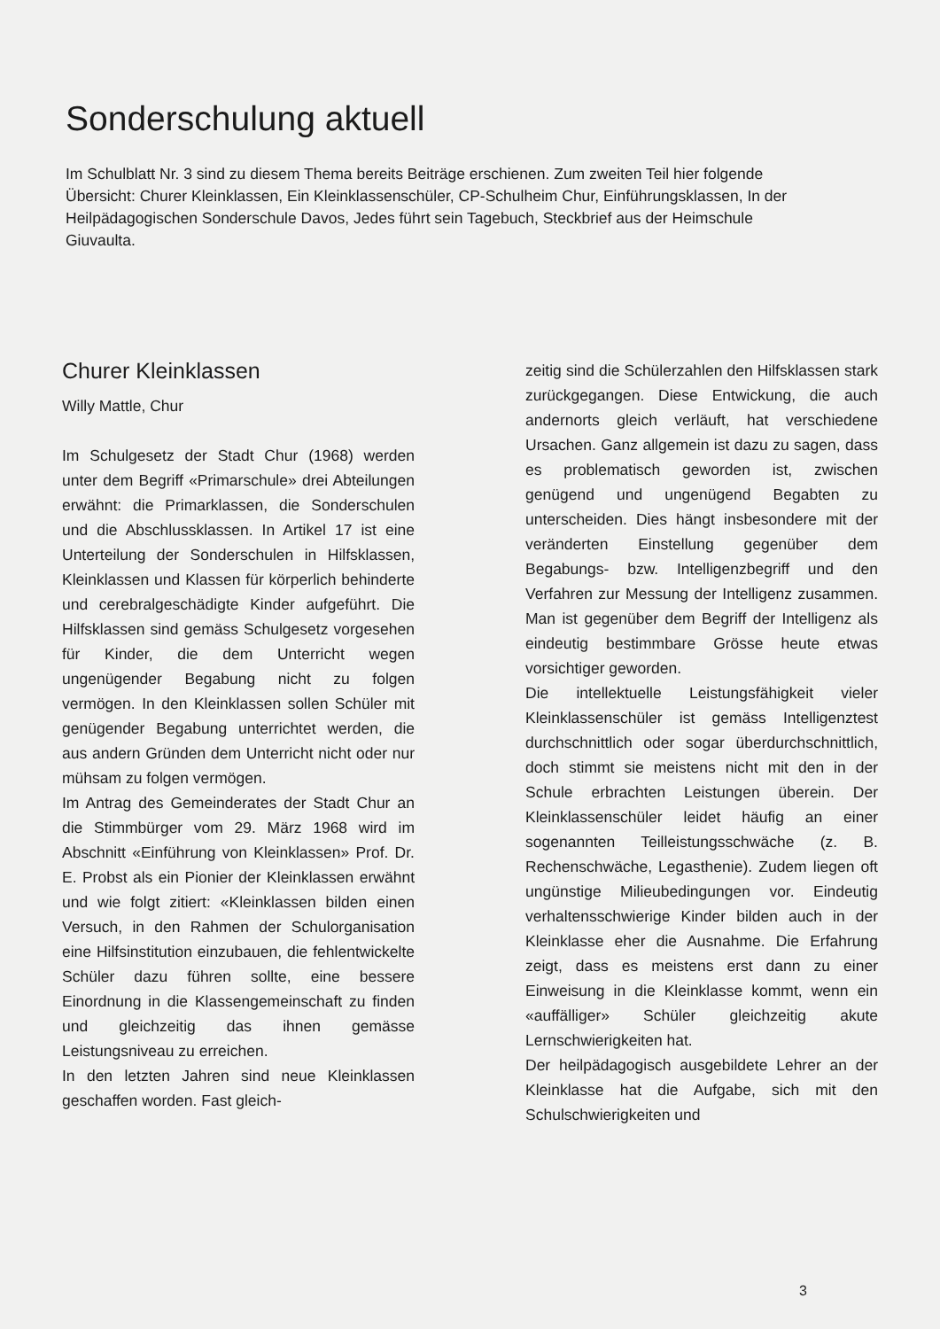Sonderschulung aktuell
Im Schulblatt Nr. 3 sind zu diesem Thema bereits Beiträge erschienen. Zum zweiten Teil hier folgende Übersicht: Churer Kleinklassen, Ein Kleinklassenschüler, CP-Schulheim Chur, Einführungsklassen, In der Heilpädagogischen Sonderschule Davos, Jedes führt sein Tagebuch, Steckbrief aus der Heimschule Giuvaulta.
Churer Kleinklassen
Willy Mattle, Chur
Im Schulgesetz der Stadt Chur (1968) werden unter dem Begriff «Primarschule» drei Abteilungen erwähnt: die Primarklassen, die Sonderschulen und die Abschlussklassen. In Artikel 17 ist eine Unterteilung der Sonderschulen in Hilfsklassen, Kleinklassen und Klassen für körperlich behinderte und cerebralgeschädigte Kinder aufgeführt. Die Hilfsklassen sind gemäss Schulgesetz vorgesehen für Kinder, die dem Unterricht wegen ungenügender Begabung nicht zu folgen vermögen. In den Kleinklassen sollen Schüler mit genügender Begabung unterrichtet werden, die aus andern Gründen dem Unterricht nicht oder nur mühsam zu folgen vermögen.
Im Antrag des Gemeinderates der Stadt Chur an die Stimmbürger vom 29. März 1968 wird im Abschnitt «Einführung von Kleinklassen» Prof. Dr. E. Probst als ein Pionier der Kleinklassen erwähnt und wie folgt zitiert: «Kleinklassen bilden einen Versuch, in den Rahmen der Schulorganisation eine Hilfsinstitution einzubauen, die fehlentwickelte Schüler dazu führen sollte, eine bessere Einordnung in die Klassengemeinschaft zu finden und gleichzeitig das ihnen gemässe Leistungsniveau zu erreichen.
In den letzten Jahren sind neue Kleinklassen geschaffen worden. Fast gleich-
zeitig sind die Schülerzahlen den Hilfsklassen stark zurückgegangen. Diese Entwickung, die auch andernorts gleich verläuft, hat verschiedene Ursachen. Ganz allgemein ist dazu zu sagen, dass es problematisch geworden ist, zwischen genügend und ungenügend Begabten zu unterscheiden. Dies hängt insbesondere mit der veränderten Einstellung gegenüber dem Begabungs- bzw. Intelligenzbegriff und den Verfahren zur Messung der Intelligenz zusammen. Man ist gegenüber dem Begriff der Intelligenz als eindeutig bestimmbare Grösse heute etwas vorsichtiger geworden.
Die intellektuelle Leistungsfähigkeit vieler Kleinklassenschüler ist gemäss Intelligenztest durchschnittlich oder sogar überdurchschnittlich, doch stimmt sie meistens nicht mit den in der Schule erbrachten Leistungen überein. Der Kleinklassenschüler leidet häufig an einer sogenannten Teilleistungsschwäche (z. B. Rechenschwäche, Legasthenie). Zudem liegen oft ungünstige Milieubedingungen vor. Eindeutig verhaltensschwierige Kinder bilden auch in der Kleinklasse eher die Ausnahme. Die Erfahrung zeigt, dass es meistens erst dann zu einer Einweisung in die Kleinklasse kommt, wenn ein «auffälliger» Schüler gleichzeitig akute Lernschwierigkeiten hat.
Der heilpädagogisch ausgebildete Lehrer an der Kleinklasse hat die Aufgabe, sich mit den Schulschwierigkeiten und
3